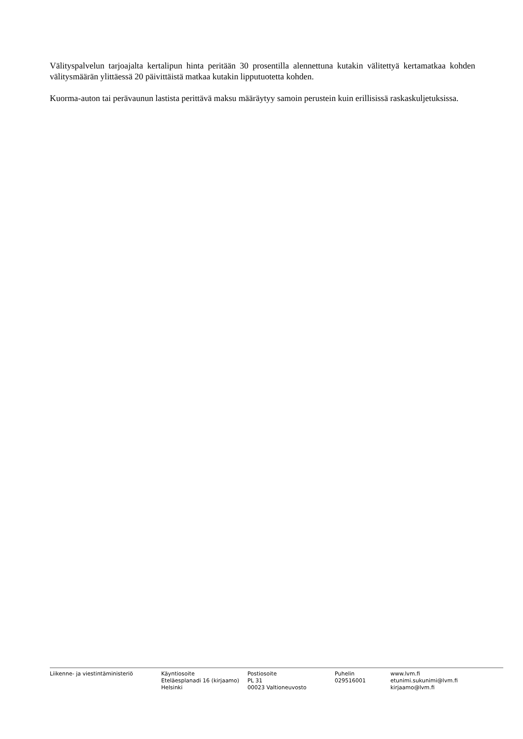Välityspalvelun tarjoajalta kertalipun hinta peritään 30 prosentilla alennettuna kutakin välitettyä kertamatkaa kohden välitysmäärän ylittäessä 20 päivittäistä matkaa kutakin lipputuotetta kohden.
Kuorma-auton tai perävaunun lastista perittävä maksu määräytyy samoin perustein kuin erillisissä raskaskuljetuksissa.
Liikenne- ja viestintäministeriö Käyntiosoite
Eteläesplanadi 16 (kirjaamo)
Helsinki
Postiosoite
PL 31
00023 Valtioneuvosto
Puhelin
029516001
www.lvm.fi
etunimi.sukunimi@lvm.fi
kirjaamo@lvm.fi